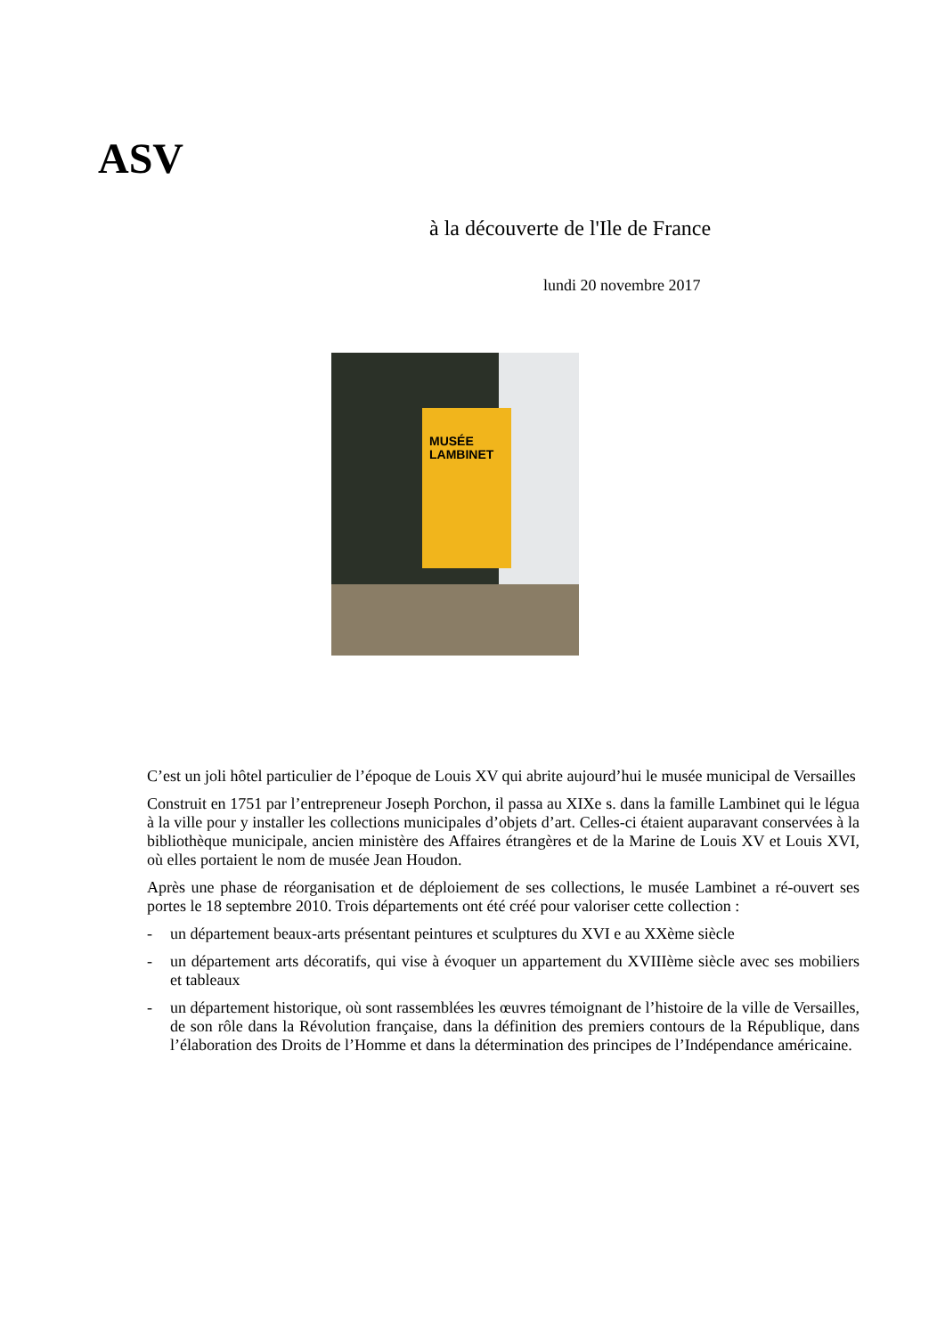ASV
à la découverte de l'Ile de France
lundi 20 novembre 2017
MUSÉE
LAMBINET
C’est un joli hôtel particulier de l’époque de Louis XV qui abrite aujourd’hui le musée municipal de Versailles
Construit en 1751 par l’entrepreneur Joseph Porchon, il passa au XIXe s. dans la famille Lambinet qui le légua à la ville pour y installer les collections municipales d’objets d’art. Celles-ci étaient auparavant conservées à la bibliothèque municipale, ancien ministère des Affaires étrangères et de la Marine de Louis XV et Louis XVI, où elles portaient le nom de musée Jean Houdon.
Après une phase de réorganisation et de déploiement de ses collections, le musée Lambinet a ré-ouvert ses portes le 18 septembre 2010. Trois départements ont été créé pour valoriser cette collection :
- un département beaux-arts présentant peintures et sculptures du XVI e au XXème siècle
- un département arts décoratifs, qui vise à évoquer un appartement du XVIIIème siècle avec ses mobiliers et tableaux
- un département historique, où sont rassemblées les œuvres témoignant de l’histoire de la ville de Versailles, de son rôle dans la Révolution française, dans la définition des premiers contours de la République, dans l’élaboration des Droits de l’Homme et dans la détermination des principes de l’Indépendance américaine.